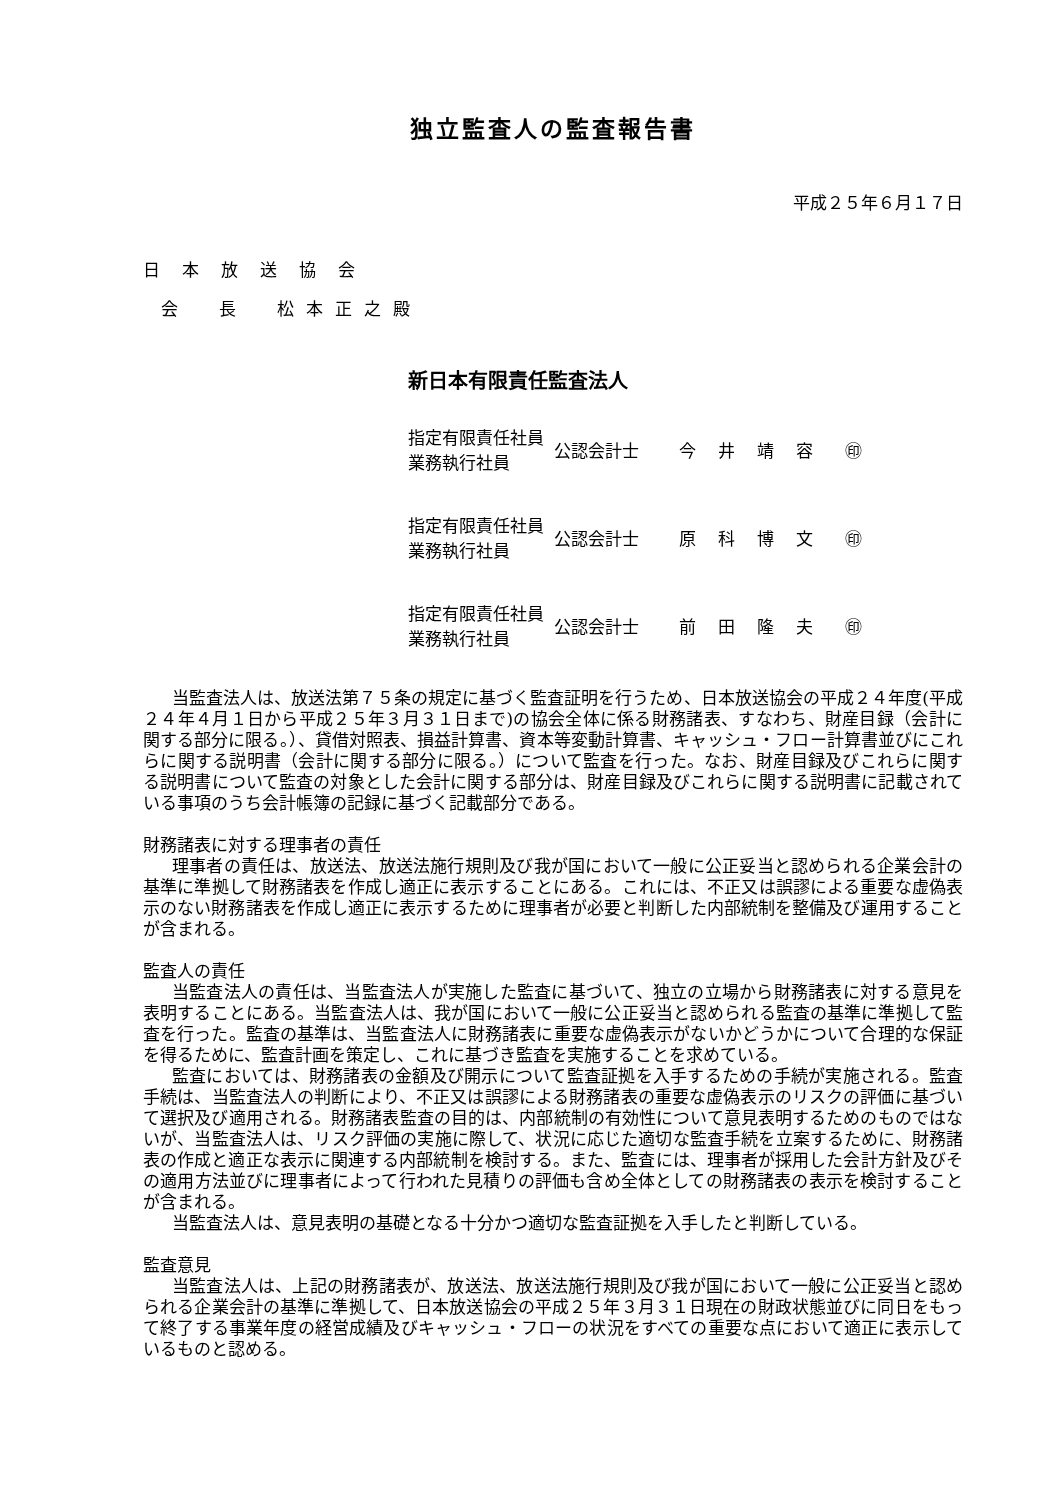独立監査人の監査報告書
平成２５年６月１７日
日本放送協会
会　長　松本正之殿
新日本有限責任監査法人
| 指定有限責任社員 業務執行社員 | 公認会計士 | 今井靖容 | ㊞ |
| 指定有限責任社員 業務執行社員 | 公認会計士 | 原科博文 | ㊞ |
| 指定有限責任社員 業務執行社員 | 公認会計士 | 前田隆夫 | ㊞ |
当監査法人は、放送法第７５条の規定に基づく監査証明を行うため、日本放送協会の平成２４年度(平成２４年４月１日から平成２５年３月３１日まで)の協会全体に係る財務諸表、すなわち、財産目録（会計に関する部分に限る。）、貸借対照表、損益計算書、資本等変動計算書、キャッシュ・フロー計算書並びにこれらに関する説明書（会計に関する部分に限る。）について監査を行った。なお、財産目録及びこれらに関する説明書について監査の対象とした会計に関する部分は、財産目録及びこれらに関する説明書に記載されている事項のうち会計帳簿の記録に基づく記載部分である。
財務諸表に対する理事者の責任
理事者の責任は、放送法、放送法施行規則及び我が国において一般に公正妥当と認められる企業会計の基準に準拠して財務諸表を作成し適正に表示することにある。これには、不正又は誤謬による重要な虚偽表示のない財務諸表を作成し適正に表示するために理事者が必要と判断した内部統制を整備及び運用することが含まれる。
監査人の責任
当監査法人の責任は、当監査法人が実施した監査に基づいて、独立の立場から財務諸表に対する意見を表明することにある。当監査法人は、我が国において一般に公正妥当と認められる監査の基準に準拠して監査を行った。監査の基準は、当監査法人に財務諸表に重要な虚偽表示がないかどうかについて合理的な保証を得るために、監査計画を策定し、これに基づき監査を実施することを求めている。
監査においては、財務諸表の金額及び開示について監査証拠を入手するための手続が実施される。監査手続は、当監査法人の判断により、不正又は誤謬による財務諸表の重要な虚偽表示のリスクの評価に基づいて選択及び適用される。財務諸表監査の目的は、内部統制の有効性について意見表明するためのものではないが、当監査法人は、リスク評価の実施に際して、状況に応じた適切な監査手続を立案するために、財務諸表の作成と適正な表示に関連する内部統制を検討する。また、監査には、理事者が採用した会計方針及びその適用方法並びに理事者によって行われた見積りの評価も含め全体としての財務諸表の表示を検討することが含まれる。
当監査法人は、意見表明の基礎となる十分かつ適切な監査証拠を入手したと判断している。
監査意見
当監査法人は、上記の財務諸表が、放送法、放送法施行規則及び我が国において一般に公正妥当と認められる企業会計の基準に準拠して、日本放送協会の平成２５年３月３１日現在の財政状態並びに同日をもって終了する事業年度の経営成績及びキャッシュ・フローの状況をすべての重要な点において適正に表示しているものと認める。